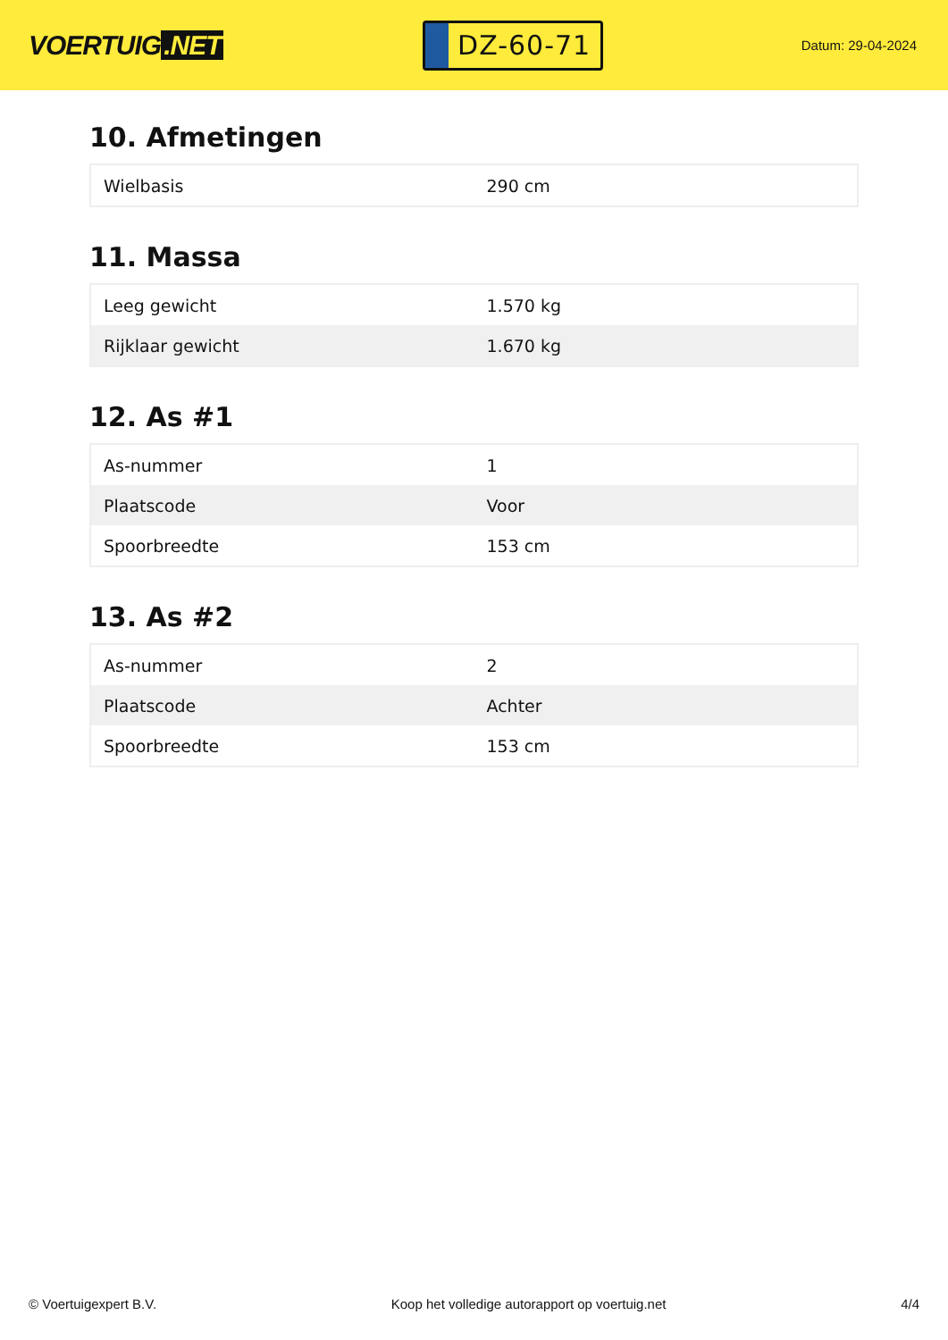VOERTUIG.NET
DZ-60-71
Datum: 29-04-2024
10. Afmetingen
| Wielbasis | 290 cm |
11. Massa
| Leeg gewicht | 1.570 kg |
| Rijklaar gewicht | 1.670 kg |
12. As #1
| As-nummer | 1 |
| Plaatscode | Voor |
| Spoorbreedte | 153 cm |
13. As #2
| As-nummer | 2 |
| Plaatscode | Achter |
| Spoorbreedte | 153 cm |
© Voertuigexpert B.V. Koop het volledige autorapport op voertuig.net 4/4